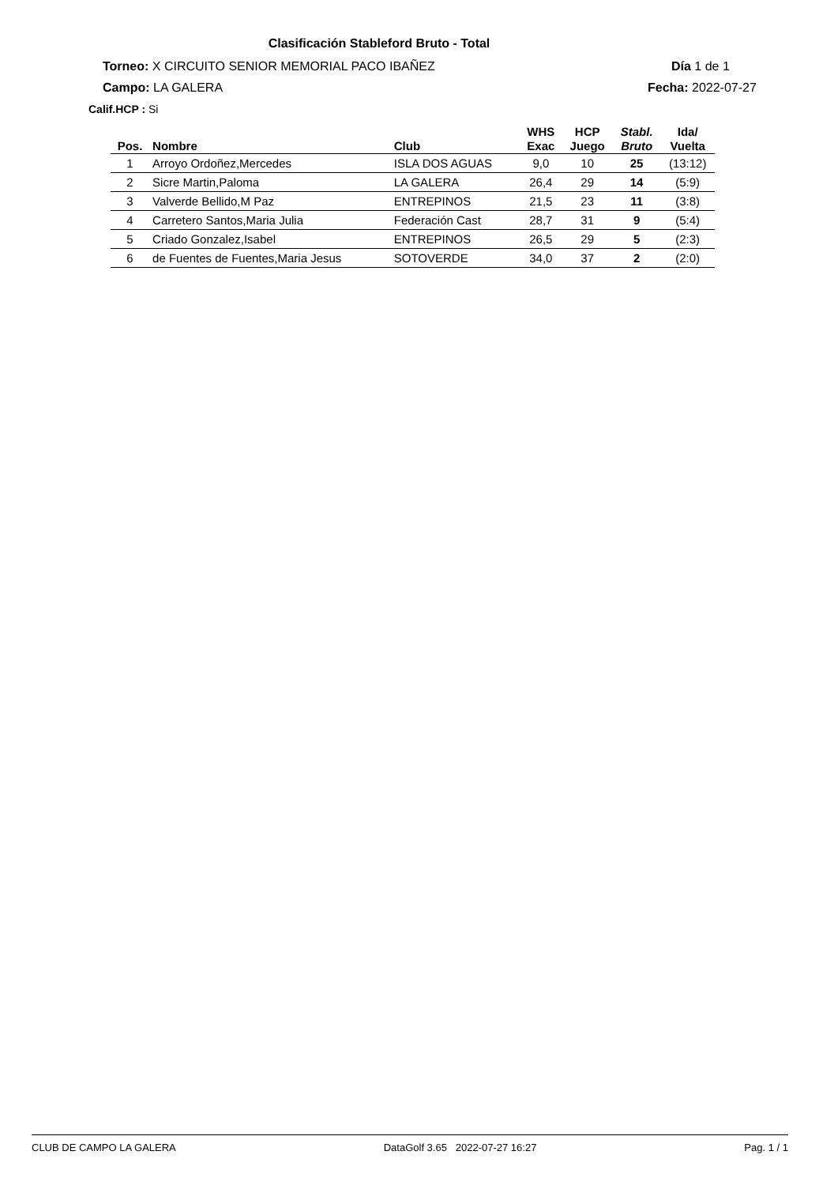Clasificación Stableford Bruto - Total
Torneo: X CIRCUITO SENIOR MEMORIAL PACO IBAÑEZ
Día 1 de 1
Campo: LA GALERA Fecha: 2022-07-27
Calif.HCP : Si
| Pos. | Nombre | Club | WHS Exac | HCP Juego | Stabl. Bruto | Ida/ Vuelta |
| --- | --- | --- | --- | --- | --- | --- |
| 1 | Arroyo Ordoñez,Mercedes | ISLA DOS AGUAS | 9,0 | 10 | 25 | (13:12) |
| 2 | Sicre Martin,Paloma | LA GALERA | 26,4 | 29 | 14 | (5:9) |
| 3 | Valverde Bellido,M Paz | ENTREPINOS | 21,5 | 23 | 11 | (3:8) |
| 4 | Carretero Santos,Maria Julia | Federación Cast | 28,7 | 31 | 9 | (5:4) |
| 5 | Criado Gonzalez,Isabel | ENTREPINOS | 26,5 | 29 | 5 | (2:3) |
| 6 | de Fuentes de Fuentes,Maria Jesus | SOTOVERDE | 34,0 | 37 | 2 | (2:0) |
CLUB DE CAMPO LA GALERA DataGolf 3.65 2022-07-27 16:27 Pag. 1 / 1